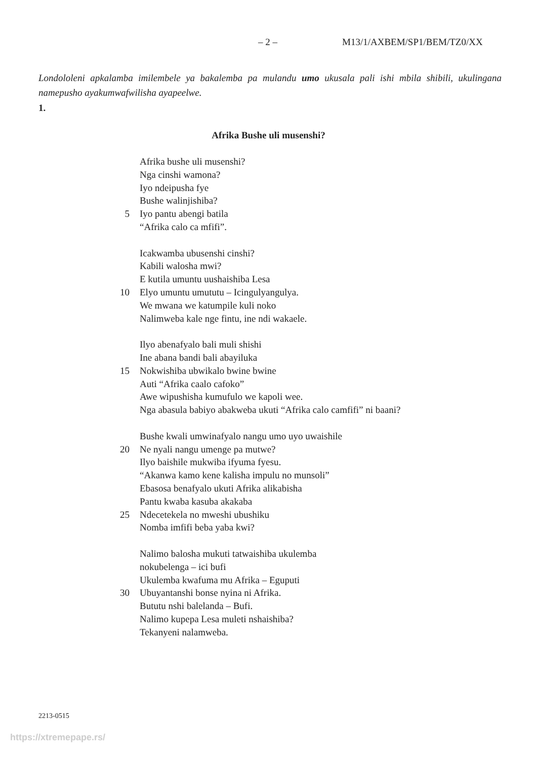– 2 – M13/1/AXBEM/SP1/BEM/TZ0/XX
Londololeni apkalamba imilembele ya bakalemba pa mulandu umo ukusala pali ishi mbila shibili, ukulingana namepusho ayakumwafwilisha ayapeelwe.
1.
Afrika Bushe uli musenshi?
Afrika bushe uli musenshi?
Nga cinshi wamona?
Iyo ndeipusha fye
Bushe walinjishiba?
5 Iyo pantu abengi batila
“Afrika calo ca mfifi”.
Icakwamba ubusenshi cinshi?
Kabili walosha mwi?
E kutila umuntu uushaishiba Lesa
10 Elyo umuntu umututu – Icingulyangulya.
We mwana we katumpile kuli noko
Nalimweba kale nge fintu, ine ndi wakaele.
Ilyo abenafyalo bali muli shishi
Ine abana bandi bali abayiluka
15 Nokwishiba ubwikalo bwine bwine
Auti “Afrika caalo cafoko”
Awe wipushisha kumufulo we kapoli wee.
Nga abasula babiyo abakweba ukuti “Afrika calo camfifi” ni baani?
Bushe kwali umwinafyalo nangu umo uyo uwaishile
20 Ne nyali nangu umenge pa mutwe?
Ilyo baishile mukwiba ifyuma fyesu.
“Akanwa kamo kene kalisha impulu no munsoli”
Ebasosa benafyalo ukuti Afrika alikabisha
Pantu kwaba kasuba akakaba
25 Ndecetekela no mweshi ubushiku
Nomba imfifi beba yaba kwi?
Nalimo balosha mukuti tatwaishiba ukulemba
nokubelenga – ici bufi
Ukulemba kwafuma mu Afrika – Eguputi
30 Ubuyantanshi bonse nyina ni Afrika.
Bututu nshi balelanda – Bufi.
Nalimo kupepa Lesa muleti nshaishiba?
Tekanyeni nalamweba.
2213-0515
https://xtremepape.rs/